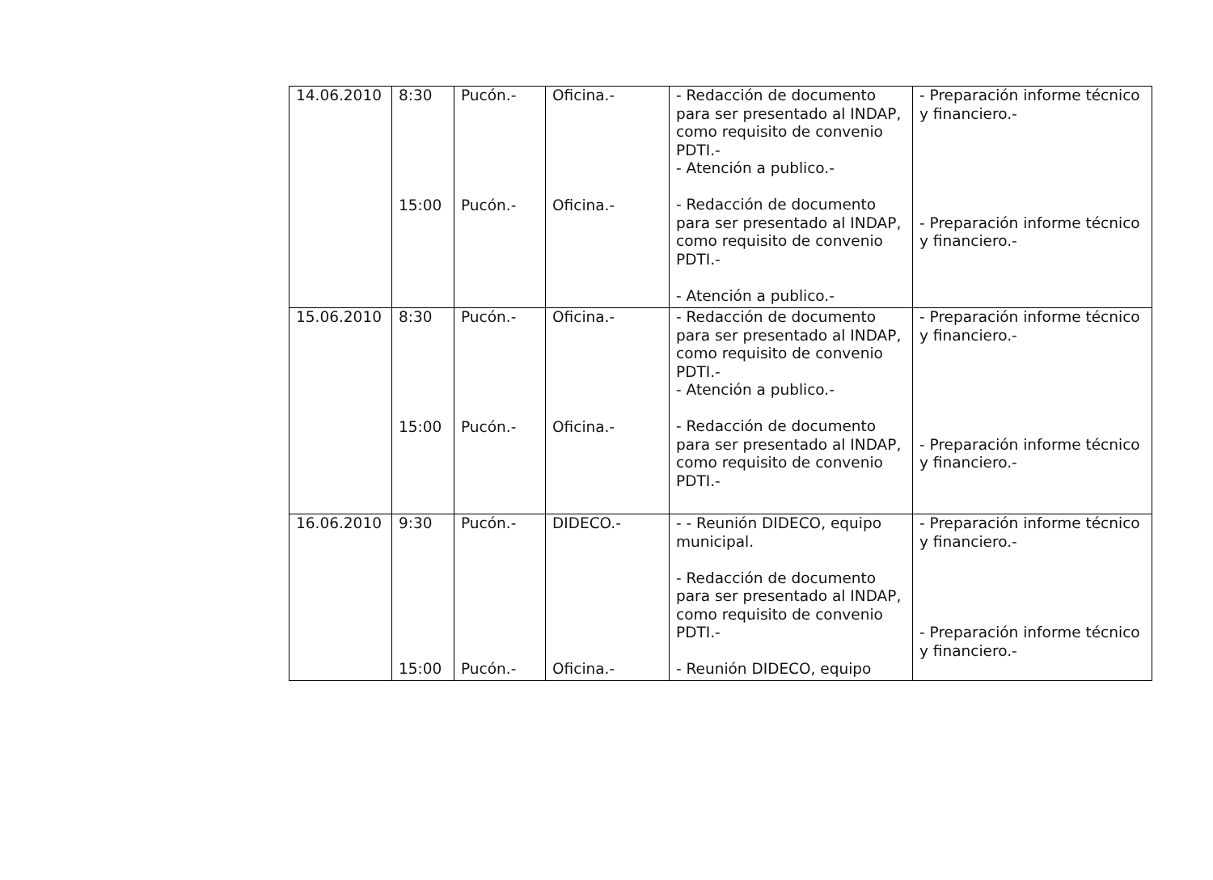| 14.06.2010 | 8:30 15:00 | Pucón.- Pucón.- | Oficina.- Oficina.- | - Redacción de documento para ser presentado al INDAP, como requisito de convenio PDTI.- - Atención a publico.- - Redacción de documento para ser presentado al INDAP, como requisito de convenio PDTI.- - Atención a publico.- | - Preparación informe técnico y financiero.- - Preparación informe técnico y financiero.- |
| 15.06.2010 | 8:30 15:00 | Pucón.- Pucón.- | Oficina.- Oficina.- | - Redacción de documento para ser presentado al INDAP, como requisito de convenio PDTI.- - Atención a publico.- - Redacción de documento para ser presentado al INDAP, como requisito de convenio PDTI.- | - Preparación informe técnico y financiero.- - Preparación informe técnico y financiero.- |
| 16.06.2010 | 9:30 15:00 | Pucón.- Pucón.- | DIDECO.- Oficina.- | - - Reunión DIDECO, equipo municipal. - Redacción de documento para ser presentado al INDAP, como requisito de convenio PDTI.- - Reunión DIDECO, equipo | - Preparación informe técnico y financiero.- - Preparación informe técnico y financiero.- |